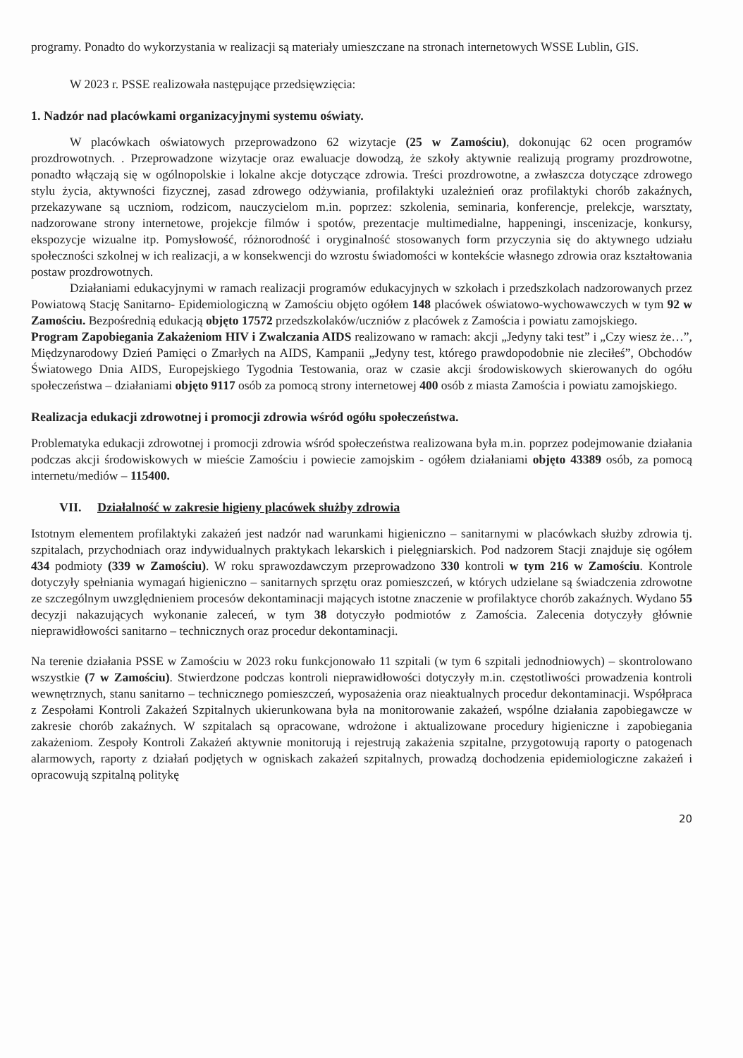programy. Ponadto do wykorzystania w realizacji są materiały umieszczane na stronach internetowych WSSE Lublin, GIS.
W 2023 r. PSSE realizowała następujące przedsięwzięcia:
1. Nadzór nad placówkami organizacyjnymi systemu oświaty.
W placówkach oświatowych przeprowadzono 62 wizytacje (25 w Zamościu), dokonując 62 ocen programów prozdrowotnych. . Przeprowadzone wizytacje oraz ewaluacje dowodzą, że szkoły aktywnie realizują programy prozdrowotne, ponadto włączają się w ogólnopolskie i lokalne akcje dotyczące zdrowia. Treści prozdrowotne, a zwłaszcza dotyczące zdrowego stylu życia, aktywności fizycznej, zasad zdrowego odżywiania, profilaktyki uzależnień oraz profilaktyki chorób zakaźnych, przekazywane są uczniom, rodzicom, nauczycielom m.in. poprzez: szkolenia, seminaria, konferencje, prelekcje, warsztaty, nadzorowane strony internetowe, projekcje filmów i spotów, prezentacje multimedialne, happeningi, inscenizacje, konkursy, ekspozycje wizualne itp. Pomysłowość, różnorodność i oryginalność stosowanych form przyczynia się do aktywnego udziału społeczności szkolnej w ich realizacji, a w konsekwencji do wzrostu świadomości w kontekście własnego zdrowia oraz kształtowania postaw prozdrowotnych.
Działaniami edukacyjnymi w ramach realizacji programów edukacyjnych w szkołach i przedszkolach nadzorowanych przez Powiatową Stację Sanitarno- Epidemiologiczną w Zamościu objęto ogółem 148 placówek oświatowo-wychowawczych w tym 92 w Zamościu. Bezpośrednią edukacją objęto 17572 przedszkolaków/uczniów z placówek z Zamościa i powiatu zamojskiego.
Program Zapobiegania Zakażeniom HIV i Zwalczania AIDS realizowano w ramach: akcji „Jedyny taki test” i „Czy wiesz że…”, Międzynarodowy Dzień Pamięci o Zmarłych na AIDS, Kampanii „Jedyny test, którego prawdopodobnie nie zleciłeś”, Obchodów Światowego Dnia AIDS, Europejskiego Tygodnia Testowania, oraz w czasie akcji środowiskowych skierowanych do ogółu społeczeństwa – działaniami objęto 9117 osób za pomocą strony internetowej 400 osób z miasta Zamościa i powiatu zamojskiego.
Realizacja edukacji zdrowotnej i promocji zdrowia wśród ogółu społeczeństwa.
Problematyka edukacji zdrowotnej i promocji zdrowia wśród społeczeństwa realizowana była m.in. poprzez podejmowanie działania podczas akcji środowiskowych w mieście Zamościu i powiecie zamojskim - ogółem działaniami objęto 43389 osób, za pomocą internetu/mediów – 115400.
VII. Działalność w zakresie higieny placówek służby zdrowia
Istotnym elementem profilaktyki zakażeń jest nadzór nad warunkami higieniczno – sanitarnymi w placówkach służby zdrowia tj. szpitalach, przychodniach oraz indywidualnych praktykach lekarskich i pielęgniarskich. Pod nadzorem Stacji znajduje się ogółem 434 podmioty (339 w Zamościu). W roku sprawozdawczym przeprowadzono 330 kontroli w tym 216 w Zamościu. Kontrole dotyczyły spełniania wymagań higieniczno – sanitarnych sprzętu oraz pomieszczeń, w których udzielane są świadczenia zdrowotne ze szczególnym uwzględnieniem procesów dekontaminacji mających istotne znaczenie w profilaktyce chorób zakaźnych. Wydano 55 decyzji nakazujących wykonanie zaleceń, w tym 38 dotyczyło podmiotów z Zamościa. Zalecenia dotyczyły głównie nieprawidłowości sanitarno – technicznych oraz procedur dekontaminacji.
Na terenie działania PSSE w Zamościu w 2023 roku funkcjonowało 11 szpitali (w tym 6 szpitali jednodniowych) – skontrolowano wszystkie (7 w Zamościu). Stwierdzone podczas kontroli nieprawidłowości dotyczyły m.in. częstotliwości prowadzenia kontroli wewnętrznych, stanu sanitarno – technicznego pomieszczeń, wyposażenia oraz nieaktualnych procedur dekontaminacji. Współpraca z Zespołami Kontroli Zakażeń Szpitalnych ukierunkowana była na monitorowanie zakażeń, wspólne działania zapobiegawcze w zakresie chorób zakaźnych. W szpitalach są opracowane, wdrożone i aktualizowane procedury higieniczne i zapobiegania zakażeniom. Zespoły Kontroli Zakażeń aktywnie monitorują i rejestrują zakażenia szpitalne, przygotowują raporty o patogenach alarmowych, raporty z działań podjętych w ogniskach zakażeń szpitalnych, prowadzą dochodzenia epidemiologiczne zakażeń i opracowują szpitalną politykę
20